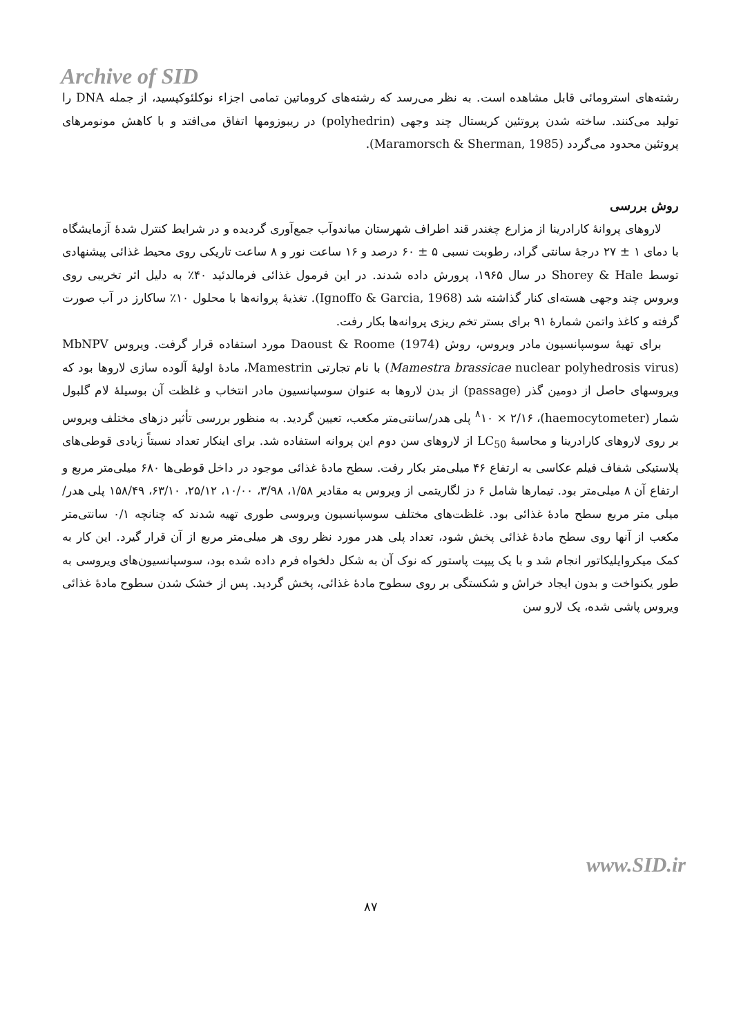Archive of SID
رشته‌های استرومائی قابل مشاهده است. به نظر می‌رسد که رشته‌های کروماتین تمامی اجزاء نوکلئوکپسید، از جمله DNA را تولید می‌کنند. ساخته شدن پروتئین کریستال چند وجهی (polyhedrin) در ریبوزومها اتفاق می‌افتد و با کاهش مونومرهای پروتئین محدود می‌گردد (Maramorsch & Sherman, 1985).
روش بررسی
لاروهای پروانهٔ کارادرینا از مزارع چغندر قند اطراف شهرستان میاندوآب جمع‌آوری گردیده و در شرایط کنترل شدهٔ آزمایشگاه با دمای ۱ ± ۲۷ درجهٔ سانتی گراد، رطوبت نسبی ۵ ± ۶۰ درصد و ۱۶ ساعت نور و ۸ ساعت تاریکی روی محیط غذائی پیشنهادی توسط Shorey & Hale در سال ۱۹۶۵، پرورش داده شدند. در این فرمول غذائی فرمالدئید ۴۰٪ به دلیل اثر تخریبی روی ویروس چند وجهی هسته‌ای کنار گذاشته شد (Ignoffo & Garcia, 1968). تغذیهٔ پروانه‌ها با محلول ۱۰٪ ساکارز در آب صورت گرفته و کاغذ واتمن شمارهٔ ۹۱ برای بستر تخم ریزی پروانه‌ها بکار رفت.
برای تهیهٔ سوسپانسیون مادر ویروس، روش Daoust & Roome (1974) مورد استفاده قرار گرفت. ویروس MbNPV (Mamestra brassicae nuclear polyhedrosis virus) با نام تجارتی Mamestrin، مادهٔ اولیهٔ آلوده سازی لاروها بود که ویروسهای حاصل از دومین گذر (passage) از بدن لاروها به عنوان سوسپانسیون مادر انتخاب و غلظت آن بوسیلهٔ لام گلبول شمار (haemocytometer)، <sup>۸</sup>۱۰ × ۲/۱۶ پلی هدر/سانتی‌متر مکعب، تعیین گردید. به منظور بررسی تأثیر دزهای مختلف ویروس بر روی لاروهای کارادرینا و محاسبهٔ LC<sub>50</sub> از لاروهای سن دوم این پروانه استفاده شد. برای اینکار تعداد نسبتاً زیادی قوطی‌های پلاستیکی شفاف فیلم عکاسی به ارتفاع ۴۶ میلی‌متر بکار رفت. سطح مادهٔ غذائی موجود در داخل قوطی‌ها ۶۸۰ میلی‌متر مربع و ارتفاع آن ۸ میلی‌متر بود. تیمارها شامل ۶ دز لگاریتمی از ویروس به مقادیر ۱/۵۸، ۳/۹۸، ۱۰/۰۰، ۲۵/۱۲، ۶۳/۱۰، ۱۵۸/۴۹ پلی هدر/میلی متر مربع سطح مادهٔ غذائی بود. غلظت‌های مختلف سوسپانسیون ویروسی طوری تهیه شدند که چنانچه ۰/۱ سانتی‌متر مکعب از آنها روی سطح مادهٔ غذائی پخش شود، تعداد پلی هدر مورد نظر روی هر میلی‌متر مربع از آن قرار گیرد. این کار به کمک میکروایلیکاتور انجام شد و با یک پیپت پاستور که نوک آن به شکل دلخواه فرم داده شده بود، سوسپانسیون‌های ویروسی به طور یکنواخت و بدون ایجاد خراش و شکستگی بر روی سطوح مادهٔ غذائی، پخش گردید. پس از خشک شدن سطوح مادهٔ غذائی ویروس پاشی شده، یک لارو سن
www.SID.ir
۸۷